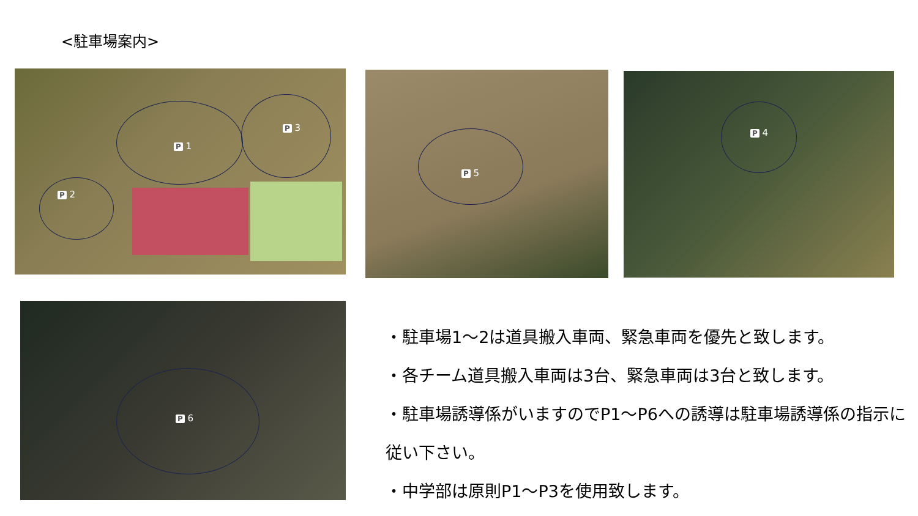<駐車場案内>
P 1
P 3
P 2
P 5 P 4
P 6
・駐車場1～2は道具搬入車両、緊急車両を優先と致します。
・各チーム道具搬入車両は3台、緊急車両は3台と致します。
・駐車場誘導係がいますのでP1～P6への誘導は駐車場誘導係の指示に従い下さい。
・中学部は原則P1～P3を使用致します。